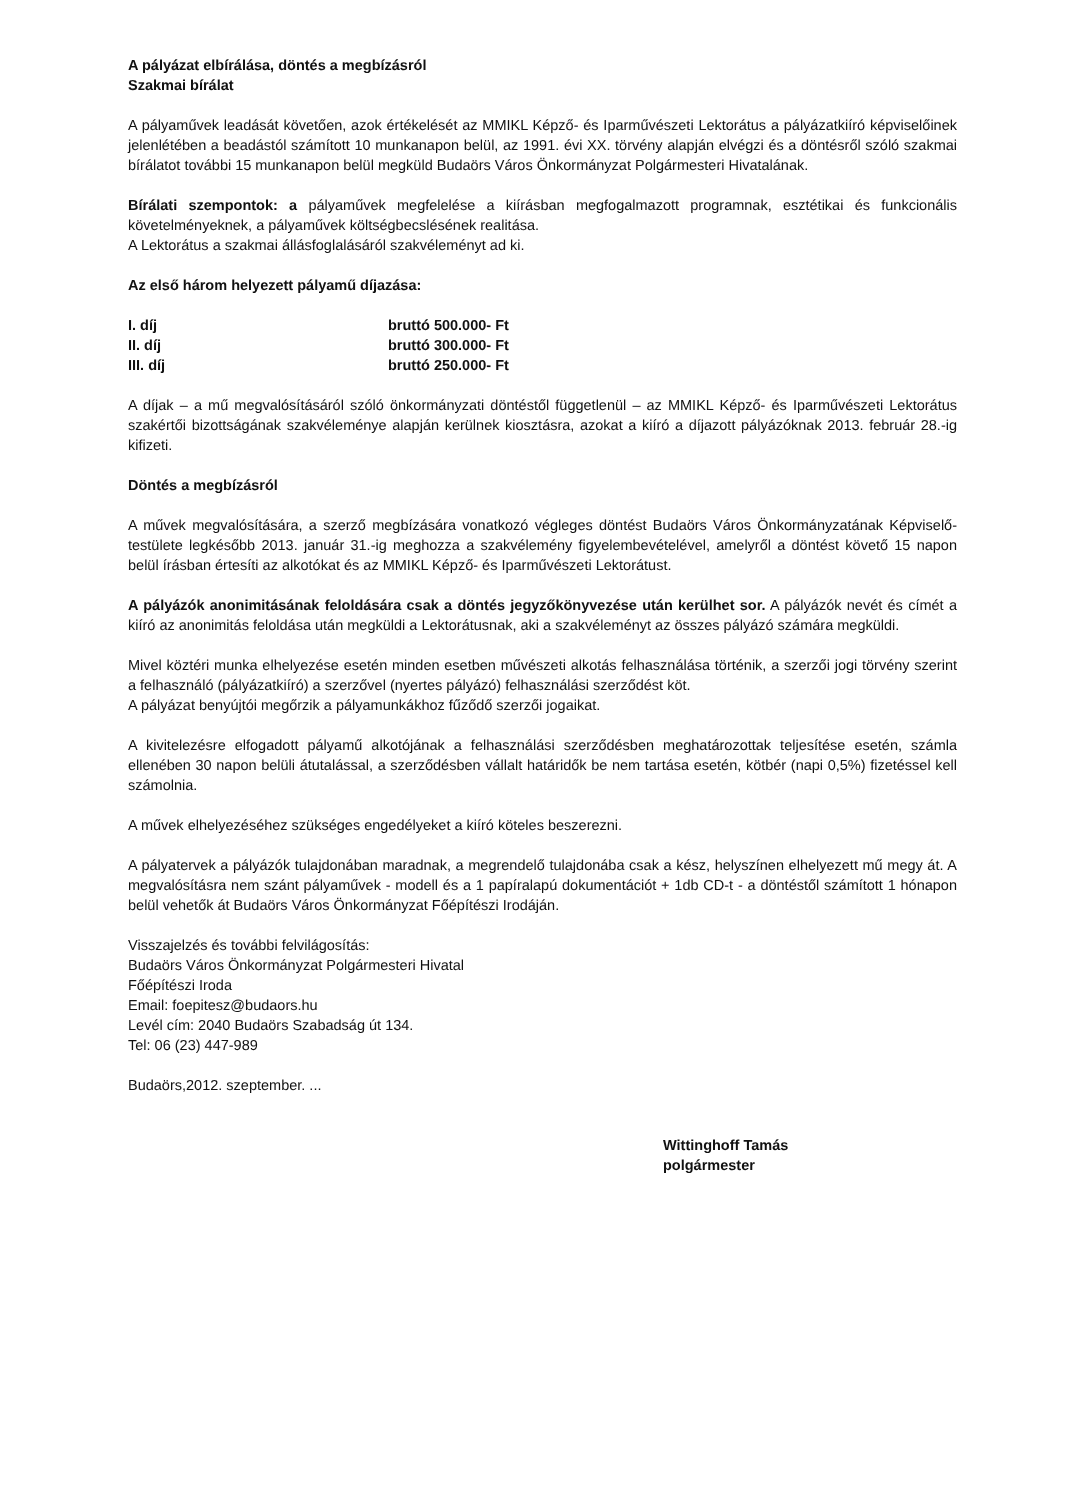A pályázat elbírálása, döntés a megbízásról
Szakmai bírálat
A pályaművek leadását követően, azok értékelését az MMIKL Képző- és Iparművészeti Lektorátus a pályázatkiíró képviselőinek jelenlétében a beadástól számított 10 munkanapon belül, az 1991. évi XX. törvény alapján elvégzi és a döntésről szóló szakmai bírálatot további 15 munkanapon belül megküld Budaörs Város Önkormányzat Polgármesteri Hivatalának.
Bírálati szempontok: a pályaművek megfelelése a kiírásban megfogalmazott programnak, esztétikai és funkcionális követelményeknek, a pályaművek költségbecslésének realitása.
A Lektorátus a szakmai állásfoglalásáról szakvéleményt ad ki.
Az első három helyezett pályamű díjazása:
| I. díj | bruttó 500.000- Ft |
| II. díj | bruttó 300.000- Ft |
| III. díj | bruttó 250.000- Ft |
A díjak – a mű megvalósításáról szóló önkormányzati döntéstől függetlenül – az MMIKL Képző- és Iparművészeti Lektorátus szakértői bizottságának szakvéleménye alapján kerülnek kiosztásra, azokat a kiíró a díjazott pályázóknak 2013. február 28.-ig kifizeti.
Döntés a megbízásról
A művek megvalósítására, a szerző megbízására vonatkozó végleges döntést Budaörs Város Önkormányzatának Képviselő-testülete legkésőbb 2013. január 31.-ig meghozza a szakvélemény figyelembevételével, amelyről a döntést követő 15 napon belül írásban értesíti az alkotókat és az MMIKL Képző- és Iparművészeti Lektorátust.
A pályázók anonimitásának feloldására csak a döntés jegyzőkönyvezése után kerülhet sor. A pályázók nevét és címét a kiíró az anonimitás feloldása után megküldi a Lektorátusnak, aki a szakvéleményt az összes pályázó számára megküldi.
Mivel köztéri munka elhelyezése esetén minden esetben művészeti alkotás felhasználása történik, a szerzői jogi törvény szerint a felhasználó (pályázatkiíró) a szerzővel (nyertes pályázó) felhasználási szerződést köt.
A pályázat benyújtói megőrzik a pályamunkákhoz fűződő szerzői jogaikat.
A kivitelezésre elfogadott pályamű alkotójának a felhasználási szerződésben meghatározottak teljesítése esetén, számla ellenében 30 napon belüli átutalással, a szerződésben vállalt határidők be nem tartása esetén, kötbér (napi 0,5%) fizetéssel kell számolnia.
A művek elhelyezéséhez szükséges engedélyeket a kiíró köteles beszerezni.
A pályatervek a pályázók tulajdonában maradnak, a megrendelő tulajdonába csak a kész, helyszínen elhelyezett mű megy át. A megvalósításra nem szánt pályaművek - modell és a 1 papíralapú dokumentációt + 1db CD-t - a döntéstől számított 1 hónapon belül vehetők át Budaörs Város Önkormányzat Főépítészi Irodáján.
Visszajelzés és további felvilágosítás:
Budaörs Város Önkormányzat Polgármesteri Hivatal
Főépítészi Iroda
Email: foepitesz@budaors.hu
Levél cím: 2040 Budaörs Szabadság út 134.
Tel: 06 (23) 447-989
Budaörs,2012. szeptember. ...
Wittinghoff Tamás
polgármester